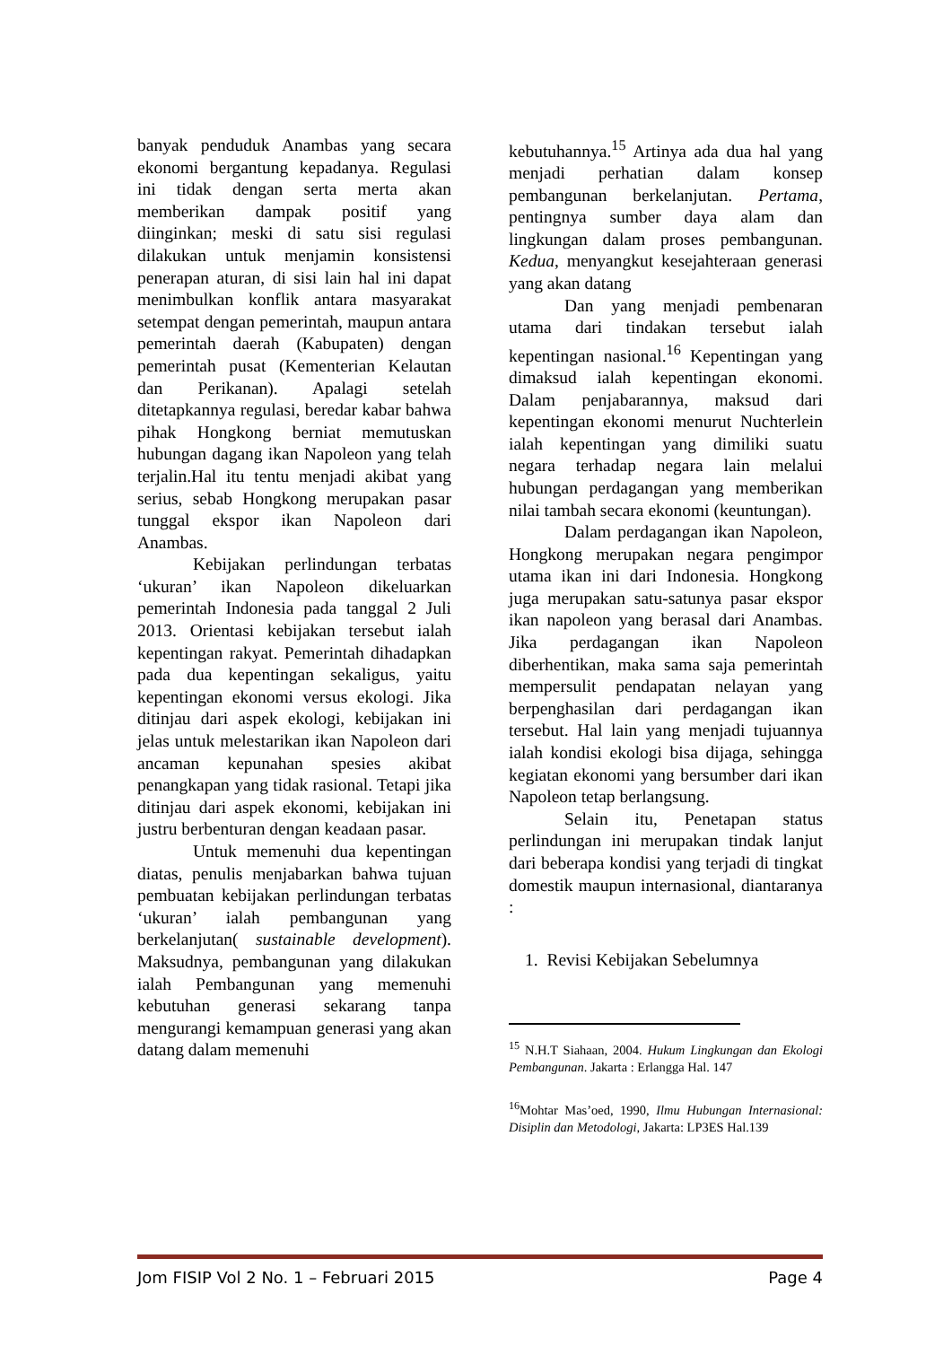banyak penduduk Anambas yang secara ekonomi bergantung kepadanya. Regulasi ini tidak dengan serta merta akan memberikan dampak positif yang diinginkan; meski di satu sisi regulasi dilakukan untuk menjamin konsistensi penerapan aturan, di sisi lain hal ini dapat menimbulkan konflik antara masyarakat setempat dengan pemerintah, maupun antara pemerintah daerah (Kabupaten) dengan pemerintah pusat (Kementerian Kelautan dan Perikanan). Apalagi setelah ditetapkannya regulasi, beredar kabar bahwa pihak Hongkong berniat memutuskan hubungan dagang ikan Napoleon yang telah terjalin.Hal itu tentu menjadi akibat yang serius, sebab Hongkong merupakan pasar tunggal ekspor ikan Napoleon dari Anambas.
Kebijakan perlindungan terbatas ‘ukuran’ ikan Napoleon dikeluarkan pemerintah Indonesia pada tanggal 2 Juli 2013. Orientasi kebijakan tersebut ialah kepentingan rakyat. Pemerintah dihadapkan pada dua kepentingan sekaligus, yaitu kepentingan ekonomi versus ekologi. Jika ditinjau dari aspek ekologi, kebijakan ini jelas untuk melestarikan ikan Napoleon dari ancaman kepunahan spesies akibat penangkapan yang tidak rasional. Tetapi jika ditinjau dari aspek ekonomi, kebijakan ini justru berbenturan dengan keadaan pasar.
Untuk memenuhi dua kepentingan diatas, penulis menjabarkan bahwa tujuan pembuatan kebijakan perlindungan terbatas ‘ukuran’ ialah pembangunan yang berkelanjutan( sustainable development). Maksudnya, pembangunan yang dilakukan ialah Pembangunan yang memenuhi kebutuhan generasi sekarang tanpa mengurangi kemampuan generasi yang akan datang dalam memenuhi
kebutuhannya.<sup>15</sup> Artinya ada dua hal yang menjadi perhatian dalam konsep pembangunan berkelanjutan. Pertama, pentingnya sumber daya alam dan lingkungan dalam proses pembangunan. Kedua, menyangkut kesejahteraan generasi yang akan datang
Dan yang menjadi pembenaran utama dari tindakan tersebut ialah kepentingan nasional.<sup>16</sup> Kepentingan yang dimaksud ialah kepentingan ekonomi. Dalam penjabarannya, maksud dari kepentingan ekonomi menurut Nuchterlein ialah kepentingan yang dimiliki suatu negara terhadap negara lain melalui hubungan perdagangan yang memberikan nilai tambah secara ekonomi (keuntungan).
Dalam perdagangan ikan Napoleon, Hongkong merupakan negara pengimpor utama ikan ini dari Indonesia. Hongkong juga merupakan satu-satunya pasar ekspor ikan napoleon yang berasal dari Anambas. Jika perdagangan ikan Napoleon diberhentikan, maka sama saja pemerintah mempersulit pendapatan nelayan yang berpenghasilan dari perdagangan ikan tersebut. Hal lain yang menjadi tujuannya ialah kondisi ekologi bisa dijaga, sehingga kegiatan ekonomi yang bersumber dari ikan Napoleon tetap berlangsung.
Selain itu, Penetapan status perlindungan ini merupakan tindak lanjut dari beberapa kondisi yang terjadi di tingkat domestik maupun internasional, diantaranya :
1. Revisi Kebijakan Sebelumnya
<sup>15</sup> N.H.T Siahaan, 2004. Hukum Lingkungan dan Ekologi Pembangunan. Jakarta : Erlangga Hal. 147
<sup>16</sup> Mohtar Mas’oed, 1990, Ilmu Hubungan Internasional: Disiplin dan Metodologi, Jakarta: LP3ES Hal.139
Jom FISIP Vol 2 No. 1 – Februari 2015 Page 4